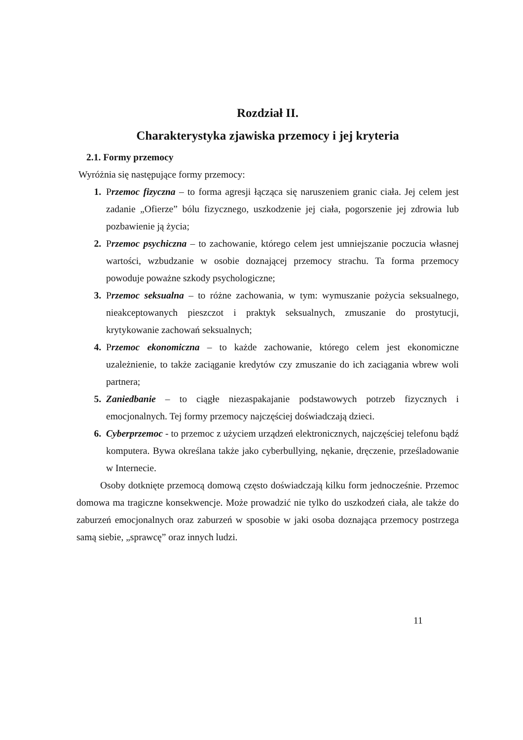Rozdział II.
Charakterystyka zjawiska przemocy i jej kryteria
2.1. Formy przemocy
Wyróżnia się następujące formy przemocy:
1. Przemoc fizyczna – to forma agresji łącząca się naruszeniem granic ciała. Jej celem jest zadanie „Ofierze” bólu fizycznego, uszkodzenie jej ciała, pogorszenie jej zdrowia lub pozbawienie ją życia;
2. Przemoc psychiczna – to zachowanie, którego celem jest umniejszanie poczucia własnej wartości, wzbudzanie w osobie doznającej przemocy strachu. Ta forma przemocy powoduje poważne szkody psychologiczne;
3. Przemoc seksualna – to różne zachowania, w tym: wymuszanie pożycia seksualnego, nieakceptowanych pieszczot i praktyk seksualnych, zmuszanie do prostytucji, krytykowanie zachowań seksualnych;
4. Przemoc ekonomiczna – to każde zachowanie, którego celem jest ekonomiczne uzależnienie, to także zaciąganie kredytów czy zmuszanie do ich zaciągania wbrew woli partnera;
5. Zaniedbanie – to ciągłe niezaspakajanie podstawowych potrzeb fizycznych i emocjonalnych. Tej formy przemocy najczęściej doświadczają dzieci.
6. Cyberprzemoc - to przemoc z użyciem urządzeń elektronicznych, najczęściej telefonu bądź komputera. Bywa określana także jako cyberbullying, nękanie, dręczenie, prześladowanie w Internecie.
Osoby dotknięte przemocą domową często doświadczają kilku form jednocześnie. Przemoc domowa ma tragiczne konsekwencje. Może prowadzić nie tylko do uszkodzeń ciała, ale także do zaburzeń emocjonalnych oraz zaburzeń w sposobie w jaki osoba doznająca przemocy postrzega samą siebie, „sprawcę” oraz innych ludzi.
11